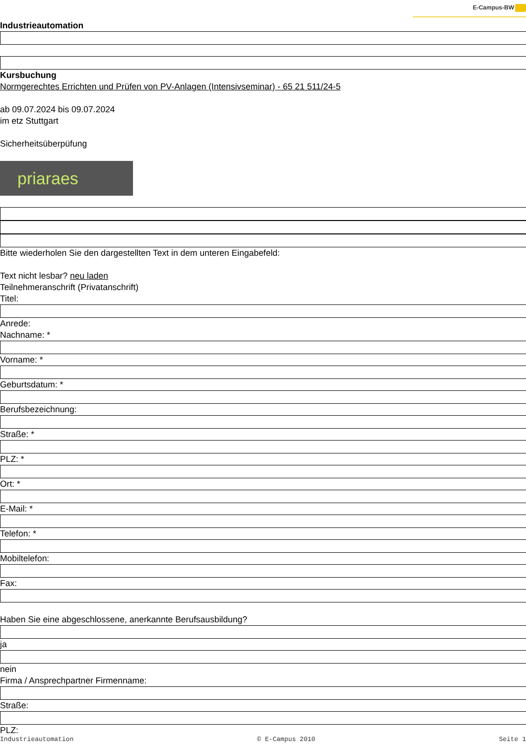E-Campus-BW
Industrieautomation
Kursbuchung
Normgerechtes Errichten und Prüfen von PV-Anlagen (Intensivseminar) - 65 21 511/24-5
ab 09.07.2024 bis 09.07.2024
im etz Stuttgart
Sicherheitsüberpüfung
priaraes
Bitte wiederholen Sie den dargestellten Text in dem unteren Eingabefeld:
Text nicht lesbar? neu laden
Teilnehmeranschrift (Privatanschrift)
Titel:
Anrede:
Nachname: *
Vorname: *
Geburtsdatum: *
Berufsbezeichnung:
Straße: *
PLZ: *
Ort: *
E-Mail: *
Telefon: *
Mobiltelefon:
Fax:
Haben Sie eine abgeschlossene, anerkannte Berufsausbildung?
ja
nein
Firma / Ansprechpartner Firmenname:
Straße:
PLZ:
Industrieautomation © E-Campus 2010 Seite 1